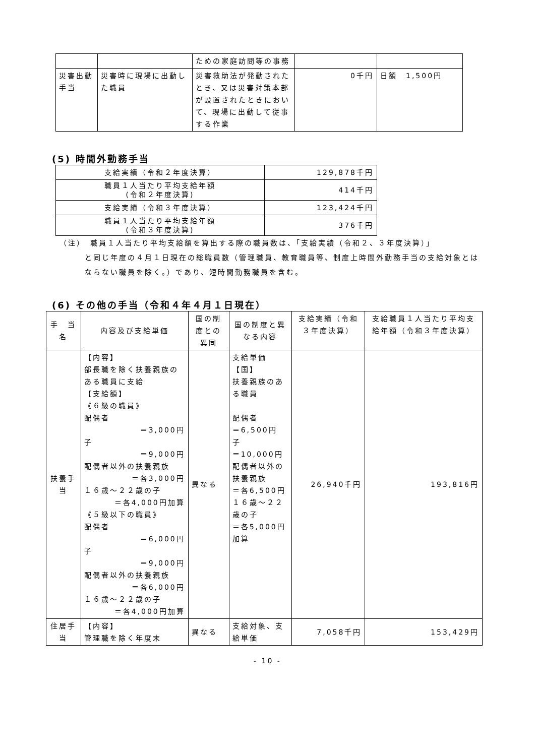| | | ための家庭訪問等の事務 | | |
| 災害出動手当 | 災害時に現場に出動した職員 | 災害救助法が発動されたとき、又は災害対策本部が設置されたときにおいて、現場に出動して従事する作業 | 0千円 | 日額 1,500円 |
(5) 時間外勤務手当
| 支給実績（令和２年度決算） | 129,878千円 |
| 職員１人当たり平均支給年額 (令和２年度決算) | 414千円 |
| 支給実績（令和３年度決算） | 123,424千円 |
| 職員１人当たり平均支給年額 (令和３年度決算) | 376千円 |
（注）　職員１人当たり平均支給額を算出する際の職員数は、「支給実績（令和２、３年度決算）」
と同じ年度の４月１日現在の総職員数（管理職員、教育職員等、制度上時間外勤務手当の支給対象とはならない職員を除く。）であり、短時間勤務職員を含む。
(6) その他の手当（令和４年４月１日現在）
| 手 当 名 | 内容及び支給単価 | 国の制度との異同 | 国の制度と異なる内容 | 支給実績（令和３年度決算） | 支給職員１人当たり平均支給年額（令和３年度決算） |
| --- | --- | --- | --- | --- | --- |
| 扶養手当 | 【内容】 部長職を除く扶養親族のある職員に支給 【支給額】 《６級の職員》 配偶者 ＝3,000円 子 ＝9,000円 配偶者以外の扶養親族 ＝各3,000円 １６歳～２２歳の子 ＝各4,000円加算 《５級以下の職員》 配偶者 ＝6,000円 子 ＝9,000円 配偶者以外の扶養親族 ＝各6,000円 １６歳～２２歳の子 ＝各4,000円加算 | 異なる | 支給単価 【国】 扶養親族のある職員 配偶者 ＝6,500円 子 ＝10,000円 配偶者以外の扶養親族 ＝各6,500円 １６歳～２２歳の子 ＝各5,000円加算 | 26,940千円 | 193,816円 |
| 住居手当 | 【内容】 管理職を除く年度末 | 異なる | 支給対象、支給単価 | 7,058千円 | 153,429円 |
- 10 -